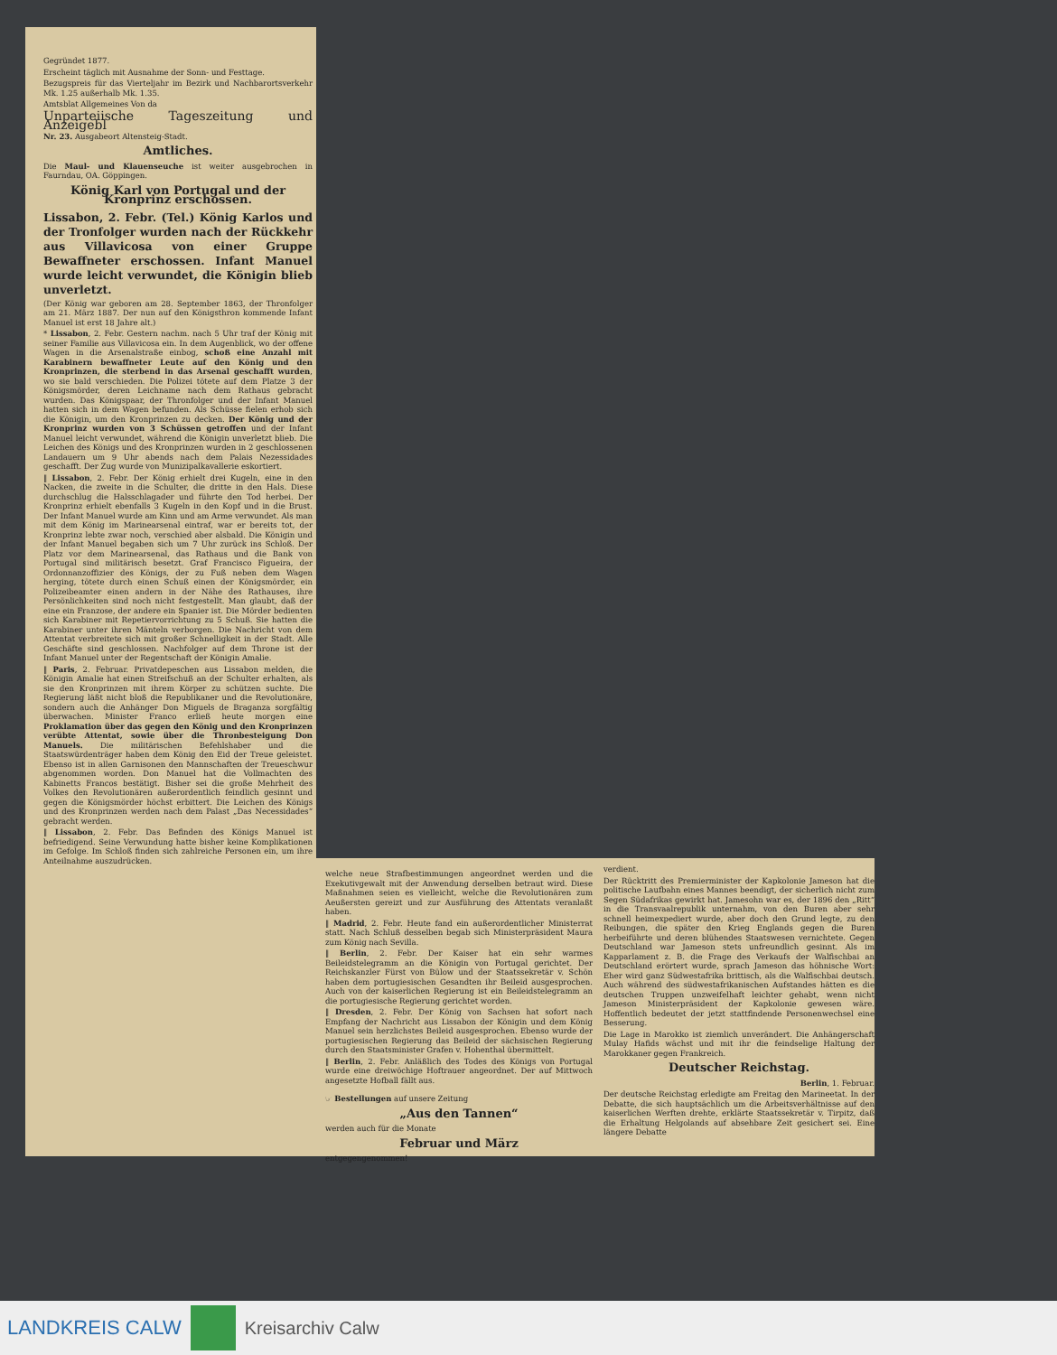Gegründet 1877.
Erscheint täglich mit Ausnahme der Sonn- und Festtage.
Bezugspreis für das Vierteljahr im Bezirk und Nachbarortsverkehr Mk. 1.25 außerhalb Mk. 1.35.
Amtsblat Allgemeines Von da
Unparteiische Tageszeitung und Anzeigebl
Nr. 23. Ausgabeort Altensteig-Stadt.
Amtliches.
Die Maul- und Klauenseuche ist weiter ausgebrochen in Faurndau, OA. Göppingen.
König Karl von Portugal und der Kronprinz erschossen.
Lissabon, 2. Febr. (Tel.) König Karlos und der Tronfolger wurden nach der Rückkehr aus Villavicosa von einer Gruppe Bewaffneter erschossen. Infant Manuel wurde leicht verwundet, die Königin blieb unverletzt.
(Der König war geboren am 28. September 1863, der Thronfolger am 21. März 1887. Der nun auf den Königsthron kommende Infant Manuel ist erst 18 Jahre alt.)
* Lissabon, 2. Febr. Gestern nachm. nach 5 Uhr traf der König mit seiner Familie aus Villavicosa ein. In dem Augenblick, wo der offene Wagen in die Arsenalstraße einbog, schoß eine Anzahl mit Karabinern bewaffneter Leute auf den König und den Kronprinzen, die sterbend in das Arsenal geschafft wurden, wo sie bald verschieden. Die Polizei tötete auf dem Platze 3 der Königsmörder, deren Leichname nach dem Rathaus gebracht wurden. Das Königspaar, der Thronfolger und der Infant Manuel hatten sich in dem Wagen befunden. Als Schüsse fielen erhob sich die Königin, um den Kronprinzen zu decken. Der König und der Kronprinz wurden von 3 Schüssen getroffen und der Infant Manuel leicht verwundet, während die Königin unverletzt blieb. Die Leichen des Königs und des Kronprinzen wurden in 2 geschlossenen Landauern um 9 Uhr abends nach dem Palais Nezessidades geschafft. Der Zug wurde von Munizipalkavallerie eskortiert.
‖ Lissabon, 2. Febr. Der König erhielt drei Kugeln, eine in den Nacken, die zweite in die Schulter, die dritte in den Hals. Diese durchschlug die Halsschlagader und führte den Tod herbei. Der Kronprinz erhielt ebenfalls 3 Kugeln in den Kopf und in die Brust. Der Infant Manuel wurde am Kinn und am Arme verwundet. Als man mit dem König im Marinearsenal eintraf, war er bereits tot, der Kronprinz lebte zwar noch, verschied aber alsbald. Die Königin und der Infant Manuel begaben sich um 7 Uhr zurück ins Schloß. Der Platz vor dem Marinearsenal, das Rathaus und die Bank von Portugal sind militärisch besetzt. Graf Francisco Figueira, der Ordonnanzoffizier des Königs, der zu Fuß neben dem Wagen herging, tötete durch einen Schuß einen der Königsmörder, ein Polizeibeamter einen andern in der Nähe des Rathauses, ihre Persönlichkeiten sind noch nicht festgestellt. Man glaubt, daß der eine ein Franzose, der andere ein Spanier ist. Die Mörder bedienten sich Karabiner mit Repetiervorrichtung zu 5 Schuß. Sie hatten die Karabiner unter ihren Mänteln verborgen. Die Nachricht von dem Attentat verbreitete sich mit großer Schnelligkeit in der Stadt. Alle Geschäfte sind geschlossen. Nachfolger auf dem Throne ist der Infant Manuel unter der Regentschaft der Königin Amalie.
‖ Paris, 2. Februar. Privatdepeschen aus Lissabon melden, die Königin Amalie hat einen Streifschuß an der Schulter erhalten, als sie den Kronprinzen mit ihrem Körper zu schützen suchte. Die Regierung läßt nicht bloß die Republikaner und die Revolutionäre, sondern auch die Anhänger Don Miguels de Braganza sorgfältig überwachen. Minister Franco erließ heute morgen eine Proklamation über das gegen den König und den Kronprinzen verübte Attentat, sowie über die Thronbesteigung Don Manuels. Die militärischen Befehlshaber und die Staatswürdenträger haben dem König den Eid der Treue geleistet. Ebenso ist in allen Garnisonen den Mannschaften der Treueschwur abgenommen worden. Don Manuel hat die Vollmachten des Kabinetts Francos bestätigt. Bisher sei die große Mehrheit des Volkes den Revolutionären außerordentlich feindlich gesinnt und gegen die Königsmörder höchst erbittert. Die Leichen des Königs und des Kronprinzen werden nach dem Palast „Das Necessidades“ gebracht werden.
‖ Lissabon, 2. Febr. Das Befinden des Königs Manuel ist befriedigend. Seine Verwundung hatte bisher keine Komplikationen im Gefolge. Im Schloß finden sich zahlreiche Personen ein, um ihre Anteilnahme auszudrücken.
welche neue Strafbestimmungen angeordnet werden und die Exekutivgewalt mit der Anwendung derselben betraut wird. Diese Maßnahmen seien es vielleicht, welche die Revolutionären zum Aeußersten gereizt und zur Ausführung des Attentats veranlaßt haben.
‖ Madrid, 2. Febr. Heute fand ein außerordentlicher Ministerrat statt. Nach Schluß desselben begab sich Ministerpräsident Maura zum König nach Sevilla.
‖ Berlin, 2. Febr. Der Kaiser hat ein sehr warmes Beileidstelegramm an die Königin von Portugal gerichtet. Der Reichskanzler Fürst von Bülow und der Staatssekretär v. Schön haben dem portugiesischen Gesandten ihr Beileid ausgesprochen. Auch von der kaiserlichen Regierung ist ein Beileidstelegramm an die portugiesische Regierung gerichtet worden.
‖ Dresden, 2. Febr. Der König von Sachsen hat sofort nach Empfang der Nachricht aus Lissabon der Königin und dem König Manuel sein herzlichstes Beileid ausgesprochen. Ebenso wurde der portugiesischen Regierung das Beileid der sächsischen Regierung durch den Staatsminister Grafen v. Hohenthal übermittelt.
‖ Berlin, 2. Febr. Anläßlich des Todes des Königs von Portugal wurde eine dreiwöchige Hoftrauer angeordnet. Der auf Mittwoch angesetzte Hofball fällt aus.
☞ Bestellungen auf unsere Zeitung
„Aus den Tannen“
werden auch für die Monate
Februar und März
entgegengenommen!
verdient.
Der Rücktritt des Premierminister der Kapkolonie Jameson hat die politische Laufbahn eines Mannes beendigt, der sicherlich nicht zum Segen Südafrikas gewirkt hat. Jamesohn war es, der 1896 den „Ritt“ in die Transvaalrepublik unternahm, von den Buren aber sehr schnell heimexpediert wurde, aber doch den Grund legte, zu den Reibungen, die später den Krieg Englands gegen die Buren herbeiführte und deren blühendes Staatswesen vernichtete. Gegen Deutschland war Jameson stets unfreundlich gesinnt. Als im Kapparlament z. B. die Frage des Verkaufs der Walfischbai an Deutschland erörtert wurde, sprach Jameson das höhnische Wort: Eher wird ganz Südwestafrika brittisch, als die Walfischbai deutsch. Auch während des südwestafrikanischen Aufstandes hätten es die deutschen Truppen unzweifelhaft leichter gehabt, wenn nicht Jameson Ministerpräsident der Kapkolonie gewesen wäre. Hoffentlich bedeutet der jetzt stattfindende Personenwechsel eine Besserung.
Die Lage in Marokko ist ziemlich unverändert. Die Anhängerschaft Mulay Hafids wächst und mit ihr die feindselige Haltung der Marokkaner gegen Frankreich.
Deutscher Reichstag.
Berlin, 1. Februar.
Der deutsche Reichstag erledigte am Freitag den Marineetat. In der Debatte, die sich hauptsächlich um die Arbeitsverhältnisse auf den kaiserlichen Werften drehte, erklärte Staatssekretär v. Tirpitz, daß die Erhaltung Helgolands auf absehbare Zeit gesichert sei. Eine längere Debatte
LANDKREIS CALW Kreisarchiv Calw